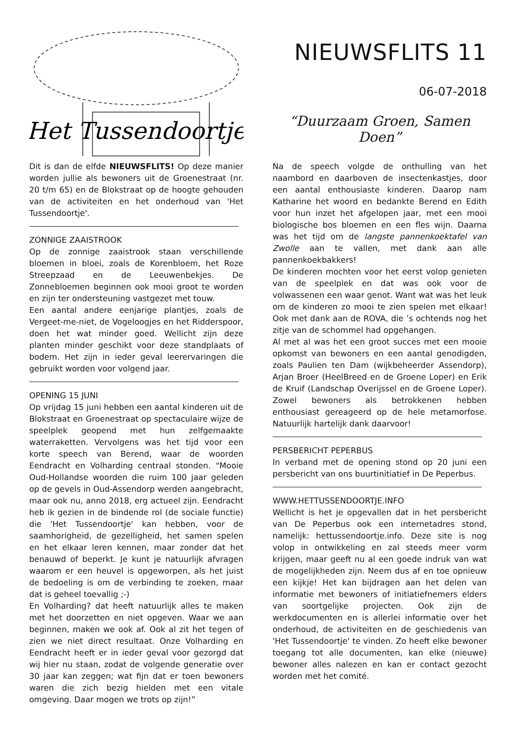Het Tussendoortje
NIEUWSFLITS 11
06-07-2018
“Duurzaam Groen, Samen Doen”
Dit is dan de elfde NIEUWSFLITS! Op deze manier worden jullie als bewoners uit de Groenestraat (nr. 20 t/m 65) en de Blokstraat op de hoogte gehouden van de activiteiten en het onderhoud van 'Het Tussendoortje'.
ZONNIGE ZAAISTROOK
Op de zonnige zaaistrook staan verschillende bloemen in bloei, zoals de Korenbloem, het Roze Streepzaad en de Leeuwenbekjes. De Zonnebloemen beginnen ook mooi groot te worden en zijn ter ondersteuning vastgezet met touw.
Een aantal andere eenjarige plantjes, zoals de Vergeet-me-niet, de Vogeloogjes en het Ridderspoor, doen het wat minder goed. Wellicht zijn deze planten minder geschikt voor deze standplaats of bodem. Het zijn in ieder geval leerervaringen die gebruikt worden voor volgend jaar.
OPENING 15 JUNI
Op vrijdag 15 juni hebben een aantal kinderen uit de Blokstraat en Groenestraat op spectaculaire wijze de speelplek geopend met hun zelfgemaakte waterraketten. Vervolgens was het tijd voor een korte speech van Berend, waar de woorden Eendracht en Volharding centraal stonden. "Mooie Oud-Hollandse woorden die ruim 100 jaar geleden op de gevels in Oud-Assendorp werden aangebracht, maar ook nu, anno 2018, erg actueel zijn. Eendracht heb ik gezien in de bindende rol (de sociale functie) die 'Het Tussendoortje' kan hebben, voor de saamhorigheid, de gezelligheid, het samen spelen en het elkaar leren kennen, maar zonder dat het benauwd of beperkt. Je kunt je natuurlijk afvragen waarom er een heuvel is opgeworpen, als het juist de bedoeling is om de verbinding te zoeken, maar dat is geheel toevallig ;-)
En Volharding? dat heeft natuurlijk alles te maken met het doorzetten en niet opgeven. Waar we aan beginnen, maken we ook af. Ook al zit het tegen of zien we niet direct resultaat. Onze Volharding en Eendracht heeft er in ieder geval voor gezorgd dat wij hier nu staan, zodat de volgende generatie over 30 jaar kan zeggen; wat fijn dat er toen bewoners waren die zich bezig hielden met een vitale omgeving. Daar mogen we trots op zijn!”
Na de speech volgde de onthulling van het naambord en daarboven de insectenkastjes, door een aantal enthousiaste kinderen. Daarop nam Katharine het woord en bedankte Berend en Edith voor hun inzet het afgelopen jaar, met een mooi biologische bos bloemen en een fles wijn. Daarna was het tijd om de langste pannenkoektafel van Zwolle aan te vallen, met dank aan alle pannenkoekbakkers!
De kinderen mochten voor het eerst volop genieten van de speelplek en dat was ook voor de volwassenen een waar genot. Want wat was het leuk om de kinderen zo mooi te zien spelen met elkaar! Ook met dank aan de ROVA, die ’s ochtends nog het zitje van de schommel had opgehangen.
Al met al was het een groot succes met een mooie opkomst van bewoners en een aantal genodigden, zoals Paulien ten Dam (wijkbeheerder Assendorp), Arjan Broer (HeelBreed en de Groene Loper) en Erik de Kruif (Landschap Overijssel en de Groene Loper). Zowel bewoners als betrokkenen hebben enthousiast gereageerd op de hele metamorfose. Natuurlijk hartelijk dank daarvoor!
PERSBERICHT PEPERBUS
In verband met de opening stond op 20 juni een persbericht van ons buurtinitiatief in De Peperbus.
WWW.HETTUSSENDOORTJE.INFO
Wellicht is het je opgevallen dat in het persbericht van De Peperbus ook een internetadres stond, namelijk: hettussendoortje.info. Deze site is nog volop in ontwikkeling en zal steeds meer vorm krijgen, maar geeft nu al een goede indruk van wat de mogelijkheden zijn. Neem dus af en toe opnieuw een kijkje! Het kan bijdragen aan het delen van informatie met bewoners of initiatiefnemers elders van soortgelijke projecten. Ook zijn de werkdocumenten en is allerlei informatie over het onderhoud, de activiteiten en de geschiedenis van 'Het Tussendoortje' te vinden. Zo heeft elke bewoner toegang tot alle documenten, kan elke (nieuwe) bewoner alles nalezen en kan er contact gezocht worden met het comité.